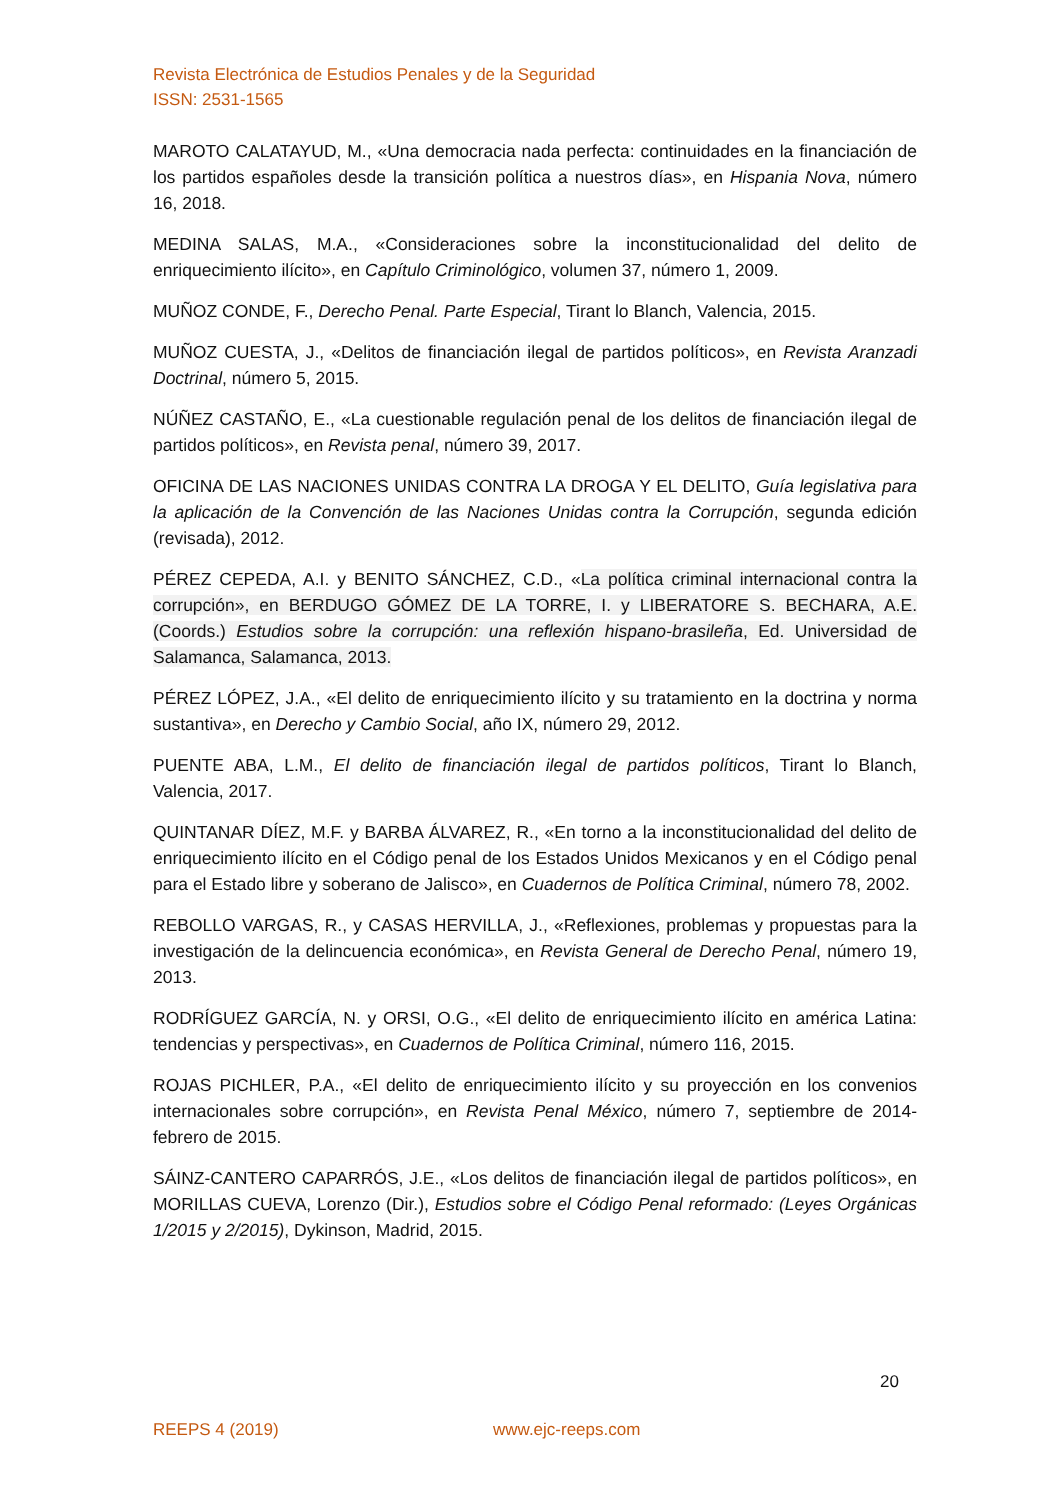Revista Electrónica de Estudios Penales y de la Seguridad
ISSN: 2531-1565
MAROTO CALATAYUD, M., «Una democracia nada perfecta: continuidades en la financiación de los partidos españoles desde la transición política a nuestros días», en Hispania Nova, número 16, 2018.
MEDINA SALAS, M.A., «Consideraciones sobre la inconstitucionalidad del delito de enriquecimiento ilícito», en Capítulo Criminológico, volumen 37, número 1, 2009.
MUÑOZ CONDE, F., Derecho Penal. Parte Especial, Tirant lo Blanch, Valencia, 2015.
MUÑOZ CUESTA, J., «Delitos de financiación ilegal de partidos políticos», en Revista Aranzadi Doctrinal, número 5, 2015.
NÚÑEZ CASTAÑO, E., «La cuestionable regulación penal de los delitos de financiación ilegal de partidos políticos», en Revista penal, número 39, 2017.
OFICINA DE LAS NACIONES UNIDAS CONTRA LA DROGA Y EL DELITO, Guía legislativa para la aplicación de la Convención de las Naciones Unidas contra la Corrupción, segunda edición (revisada), 2012.
PÉREZ CEPEDA, A.I. y BENITO SÁNCHEZ, C.D., «La política criminal internacional contra la corrupción», en BERDUGO GÓMEZ DE LA TORRE, I. y LIBERATORE S. BECHARA, A.E. (Coords.) Estudios sobre la corrupción: una reflexión hispano-brasileña, Ed. Universidad de Salamanca, Salamanca, 2013.
PÉREZ LÓPEZ, J.A., «El delito de enriquecimiento ilícito y su tratamiento en la doctrina y norma sustantiva», en Derecho y Cambio Social, año IX, número 29, 2012.
PUENTE ABA, L.M., El delito de financiación ilegal de partidos políticos, Tirant lo Blanch, Valencia, 2017.
QUINTANAR DÍEZ, M.F. y BARBA ÁLVAREZ, R., «En torno a la inconstitucionalidad del delito de enriquecimiento ilícito en el Código penal de los Estados Unidos Mexicanos y en el Código penal para el Estado libre y soberano de Jalisco», en Cuadernos de Política Criminal, número 78, 2002.
REBOLLO VARGAS, R., y CASAS HERVILLA, J., «Reflexiones, problemas y propuestas para la investigación de la delincuencia económica», en Revista General de Derecho Penal, número 19, 2013.
RODRÍGUEZ GARCÍA, N. y ORSI, O.G., «El delito de enriquecimiento ilícito en américa Latina: tendencias y perspectivas», en Cuadernos de Política Criminal, número 116, 2015.
ROJAS PICHLER, P.A., «El delito de enriquecimiento ilícito y su proyección en los convenios internacionales sobre corrupción», en Revista Penal México, número 7, septiembre de 2014-febrero de 2015.
SÁINZ-CANTERO CAPARRÓS, J.E., «Los delitos de financiación ilegal de partidos políticos», en MORILLAS CUEVA, Lorenzo (Dir.), Estudios sobre el Código Penal reformado: (Leyes Orgánicas 1/2015 y 2/2015), Dykinson, Madrid, 2015.
20
REEPS 4 (2019) www.ejc-reeps.com